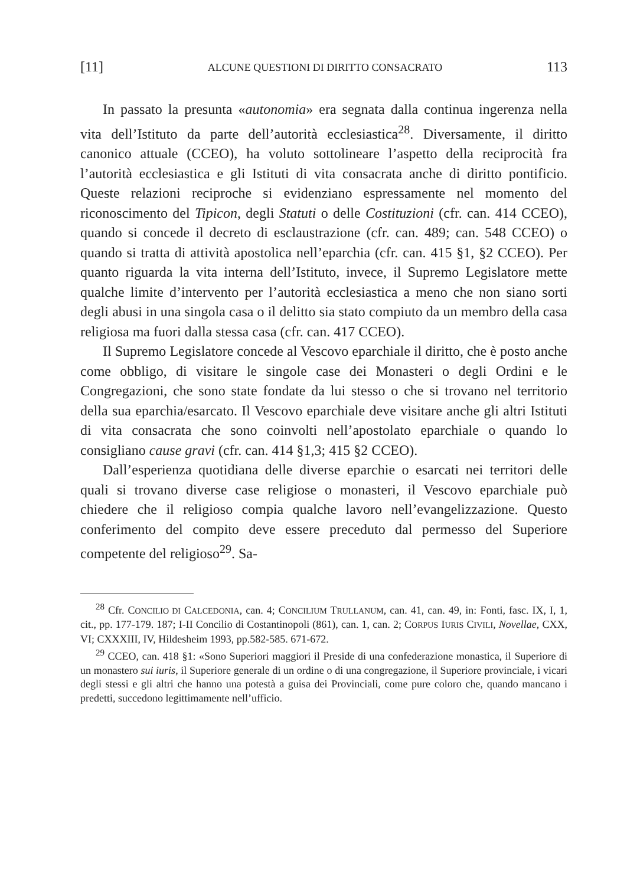[11] ALCUNE QUESTIONI DI DIRITTO CONSACRATO 113
In passato la presunta «autonomia» era segnata dalla continua ingerenza nella vita dell’Istituto da parte dell’autorità ecclesiastica<sup>28</sup>. Diversamente, il diritto canonico attuale (CCEO), ha voluto sottolineare l’aspetto della reciprocità fra l’autorità ecclesiastica e gli Istituti di vita consacrata anche di diritto pontificio. Queste relazioni reciproche si evidenziano espressamente nel momento del riconoscimento del Tipicon, degli Statuti o delle Costituzioni (cfr. can. 414 CCEO), quando si concede il decreto di esclaustrazione (cfr. can. 489; can. 548 CCEO) o quando si tratta di attività apostolica nell’eparchia (cfr. can. 415 §1, §2 CCEO). Per quanto riguarda la vita interna dell’Istituto, invece, il Supremo Legislatore mette qualche limite d’intervento per l’autorità ecclesiastica a meno che non siano sorti degli abusi in una singola casa o il delitto sia stato compiuto da un membro della casa religiosa ma fuori dalla stessa casa (cfr. can. 417 CCEO).
Il Supremo Legislatore concede al Vescovo eparchiale il diritto, che è posto anche come obbligo, di visitare le singole case dei Monasteri o degli Ordini e le Congregazioni, che sono state fondate da lui stesso o che si trovano nel territorio della sua eparchia/esarcato. Il Vescovo eparchiale deve visitare anche gli altri Istituti di vita consacrata che sono coinvolti nell’apostolato eparchiale o quando lo consigliano cause gravi (cfr. can. 414 §1,3; 415 §2 CCEO).
Dall’esperienza quotidiana delle diverse eparchie o esarcati nei territori delle quali si trovano diverse case religiose o monasteri, il Vescovo eparchiale può chiedere che il religioso compia qualche lavoro nell’evangelizzazione. Questo conferimento del compito deve essere preceduto dal permesso del Superiore competente del religioso<sup>29</sup>. Sa-
<sup>28</sup> Cfr. CONCILIO DI CALCEDONIA, can. 4; CONCILIUM TRULLANUM, can. 41, can. 49, in: Fonti, fasc. IX, I, 1, cit., pp. 177-179. 187; I-II Concilio di Costantinopoli (861), can. 1, can. 2; CORPUS IURIS CIVILI, Novellae, CXX, VI; CXXXIII, IV, Hildesheim 1993, pp.582-585. 671-672.
<sup>29</sup> CCEO, can. 418 §1: «Sono Superiori maggiori il Preside di una confederazione monastica, il Superiore di un monastero sui iuris, il Superiore generale di un ordine o di una congregazione, il Superiore provinciale, i vicari degli stessi e gli altri che hanno una potestà a guisa dei Provinciali, come pure coloro che, quando mancano i predetti, succedono legittimamente nell’ufficio.